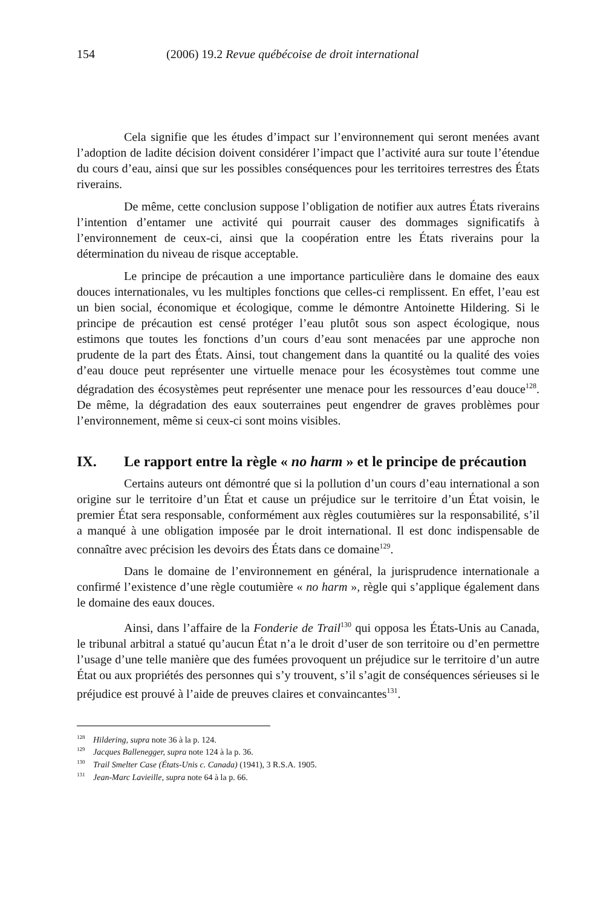154 (2006) 19.2 Revue québécoise de droit international
Cela signifie que les études d’impact sur l’environnement qui seront menées avant l’adoption de ladite décision doivent considérer l’impact que l’activité aura sur toute l’étendue du cours d’eau, ainsi que sur les possibles conséquences pour les territoires terrestres des États riverains.
De même, cette conclusion suppose l’obligation de notifier aux autres États riverains l’intention d’entamer une activité qui pourrait causer des dommages significatifs à l’environnement de ceux-ci, ainsi que la coopération entre les États riverains pour la détermination du niveau de risque acceptable.
Le principe de précaution a une importance particulière dans le domaine des eaux douces internationales, vu les multiples fonctions que celles-ci remplissent. En effet, l’eau est un bien social, économique et écologique, comme le démontre Antoinette Hildering. Si le principe de précaution est censé protéger l’eau plutôt sous son aspect écologique, nous estimons que toutes les fonctions d’un cours d’eau sont menacées par une approche non prudente de la part des États. Ainsi, tout changement dans la quantité ou la qualité des voies d’eau douce peut représenter une virtuelle menace pour les écosystèmes tout comme une dégradation des écosystèmes peut représenter une menace pour les ressources d’eau douce<sup>128</sup>. De même, la dégradation des eaux souterraines peut engendrer de graves problèmes pour l’environnement, même si ceux-ci sont moins visibles.
IX. Le rapport entre la règle « no harm » et le principe de précaution
Certains auteurs ont démontré que si la pollution d’un cours d’eau international a son origine sur le territoire d’un État et cause un préjudice sur le territoire d’un État voisin, le premier État sera responsable, conformément aux règles coutumières sur la responsabilité, s’il a manqué à une obligation imposée par le droit international. Il est donc indispensable de connaître avec précision les devoirs des États dans ce domaine<sup>129</sup>.
Dans le domaine de l’environnement en général, la jurisprudence internationale a confirmé l’existence d’une règle coutumière « no harm », règle qui s’applique également dans le domaine des eaux douces.
Ainsi, dans l’affaire de la Fonderie de Trail<sup>130</sup> qui opposa les États-Unis au Canada, le tribunal arbitral a statué qu’aucun État n’a le droit d’user de son territoire ou d’en permettre l’usage d’une telle manière que des fumées provoquent un préjudice sur le territoire d’un autre État ou aux propriétés des personnes qui s’y trouvent, s’il s’agit de conséquences sérieuses si le préjudice est prouvé à l’aide de preuves claires et convaincantes<sup>131</sup>.
<sup>128</sup> Hildering, supra note 36 à la p. 124.
<sup>129</sup> Jacques Ballenegger, supra note 124 à la p. 36.
<sup>130</sup> Trail Smelter Case (États-Unis c. Canada) (1941), 3 R.S.A. 1905.
<sup>131</sup> Jean-Marc Lavieille, supra note 64 à la p. 66.